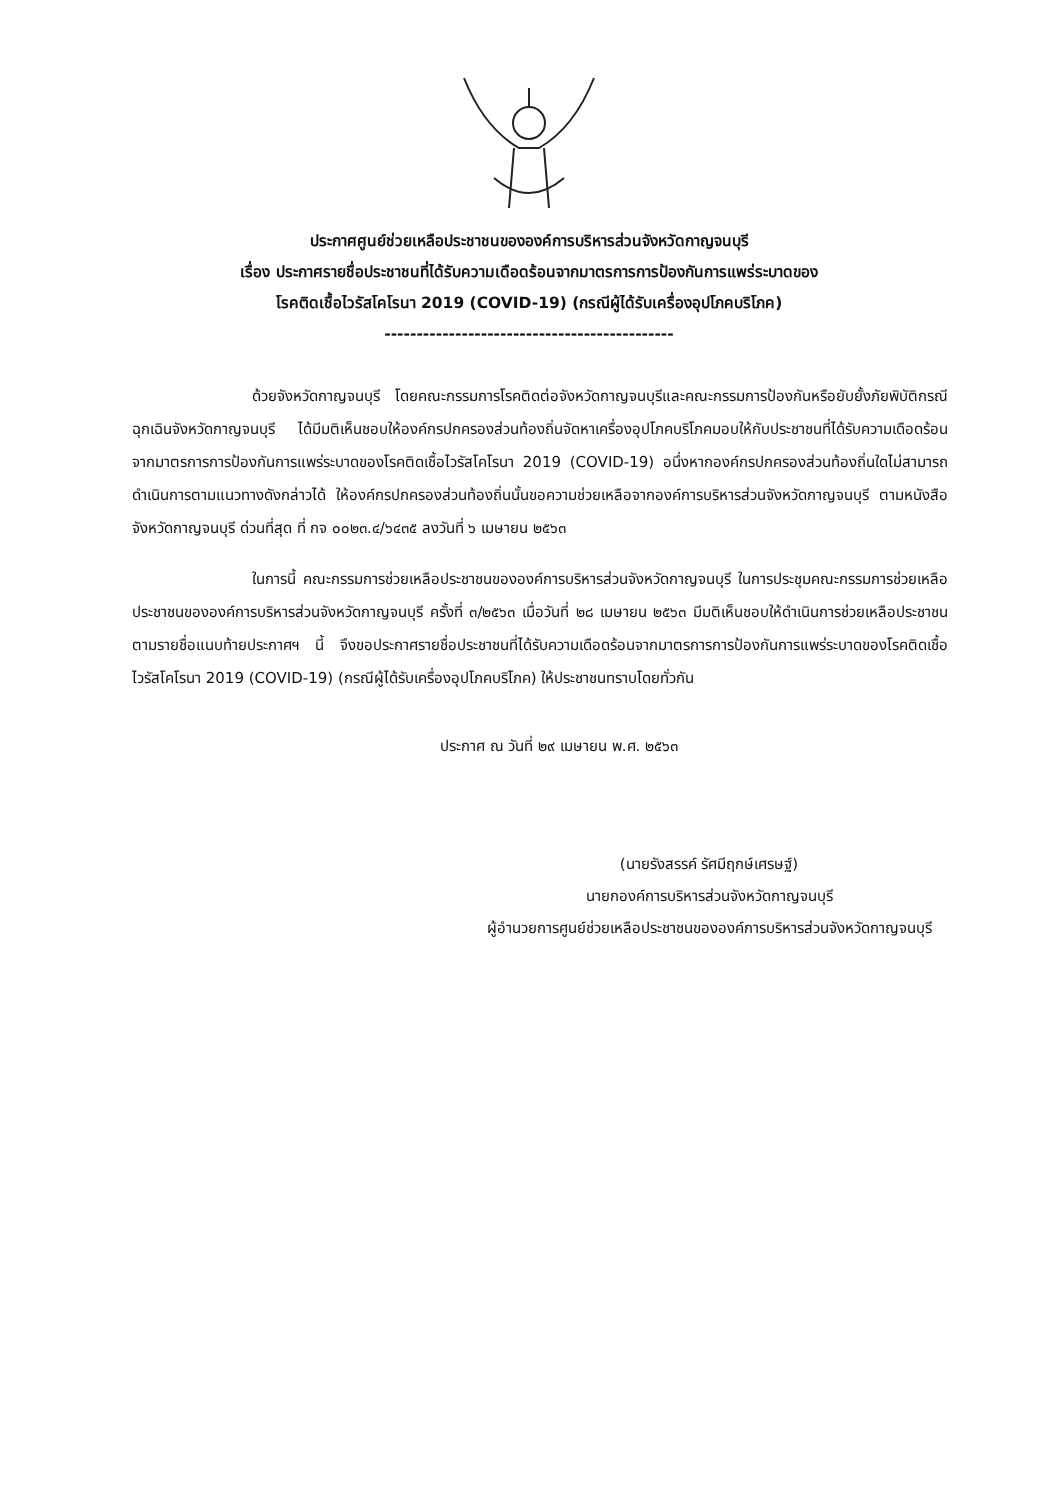ประกาศศูนย์ช่วยเหลือประชาชนขององค์การบริหารส่วนจังหวัดกาญจนบุรี
เรื่อง ประกาศรายชื่อประชาชนที่ได้รับความเดือดร้อนจากมาตรการการป้องกันการแพร่ระบาดของ
โรคติดเชื้อไวรัสโคโรนา 2019 (COVID-19) (กรณีผู้ได้รับเครื่องอุปโภคบริโภค)
---------------------------------------------
ด้วยจังหวัดกาญจนบุรี โดยคณะกรรมการโรคติดต่อจังหวัดกาญจนบุรีและคณะกรรมการป้องกันหรือยับยั้งภัยพิบัติกรณีฉุกเฉินจังหวัดกาญจนบุรี ได้มีมติเห็นชอบให้องค์กรปกครองส่วนท้องถิ่นจัดหาเครื่องอุปโภคบริโภคมอบให้กับประชาชนที่ได้รับความเดือดร้อนจากมาตรการการป้องกันการแพร่ระบาดของโรคติดเชื้อไวรัสโคโรนา 2019 (COVID-19) อนึ่งหากองค์กรปกครองส่วนท้องถิ่นใดไม่สามารถดำเนินการตามแนวทางดังกล่าวได้ ให้องค์กรปกครองส่วนท้องถิ่นนั้นขอความช่วยเหลือจากองค์การบริหารส่วนจังหวัดกาญจนบุรี ตามหนังสือจังหวัดกาญจนบุรี ด่วนที่สุด ที่ กจ ๐๐๒๓.๔/๖๔๓๕ ลงวันที่ ๖ เมษายน ๒๕๖๓
ในการนี้ คณะกรรมการช่วยเหลือประชาชนขององค์การบริหารส่วนจังหวัดกาญจนบุรี ในการประชุมคณะกรรมการช่วยเหลือประชาชนขององค์การบริหารส่วนจังหวัดกาญจนบุรี ครั้งที่ ๓/๒๕๖๓ เมื่อวันที่ ๒๘ เมษายน ๒๕๖๓ มีมติเห็นชอบให้ดำเนินการช่วยเหลือประชาชนตามรายชื่อแนบท้ายประกาศฯ นี้ จึงขอประกาศรายชื่อประชาชนที่ได้รับความเดือดร้อนจากมาตรการการป้องกันการแพร่ระบาดของโรคติดเชื้อไวรัสโคโรนา 2019 (COVID-19) (กรณีผู้ได้รับเครื่องอุปโภคบริโภค) ให้ประชาชนทราบโดยทั่วกัน
ประกาศ ณ วันที่ ๒๙ เมษายน พ.ศ. ๒๕๖๓
(นายรังสรรค์ รัศมีฤกษ์เศรษฐ์)
นายกองค์การบริหารส่วนจังหวัดกาญจนบุรี
ผู้อำนวยการศูนย์ช่วยเหลือประชาชนขององค์การบริหารส่วนจังหวัดกาญจนบุรี